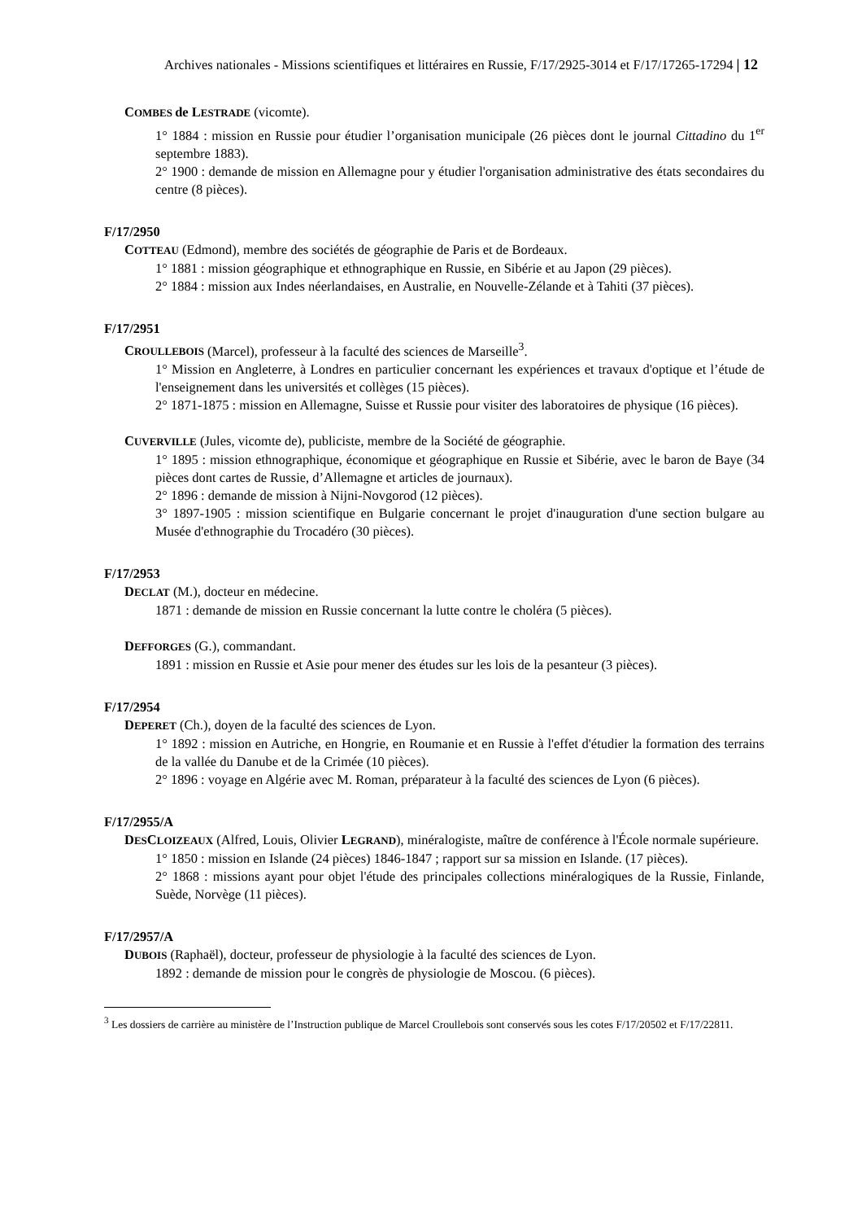Archives nationales - Missions scientifiques et littéraires en Russie, F/17/2925-3014 et F/17/17265-17294 | 12
COMBES de LESTRADE (vicomte).
1° 1884 : mission en Russie pour étudier l’organisation municipale (26 pièces dont le journal Cittadino du 1<sup>er</sup> septembre 1883).
2° 1900 : demande de mission en Allemagne pour y étudier l'organisation administrative des états secondaires du centre (8 pièces).
F/17/2950
COTTEAU (Edmond), membre des sociétés de géographie de Paris et de Bordeaux.
1° 1881 : mission géographique et ethnographique en Russie, en Sibérie et au Japon (29 pièces).
2° 1884 : mission aux Indes néerlandaises, en Australie, en Nouvelle-Zélande et à Tahiti (37 pièces).
F/17/2951
CROULLEBOIS (Marcel), professeur à la faculté des sciences de Marseille<sup>3</sup>.
1° Mission en Angleterre, à Londres en particulier concernant les expériences et travaux d'optique et l’étude de l'enseignement dans les universités et collèges (15 pièces).
2° 1871-1875 : mission en Allemagne, Suisse et Russie pour visiter des laboratoires de physique (16 pièces).
CUVERVILLE (Jules, vicomte de), publiciste, membre de la Société de géographie.
1° 1895 : mission ethnographique, économique et géographique en Russie et Sibérie, avec le baron de Baye (34 pièces dont cartes de Russie, d’Allemagne et articles de journaux).
2° 1896 : demande de mission à Nijni-Novgorod (12 pièces).
3° 1897-1905 : mission scientifique en Bulgarie concernant le projet d'inauguration d'une section bulgare au Musée d'ethnographie du Trocadéro (30 pièces).
F/17/2953
DECLAT (M.), docteur en médecine.
1871 : demande de mission en Russie concernant la lutte contre le choléra (5 pièces).
DEFFORGES (G.), commandant.
1891 : mission en Russie et Asie pour mener des études sur les lois de la pesanteur (3 pièces).
F/17/2954
DEPERET (Ch.), doyen de la faculté des sciences de Lyon.
1° 1892 : mission en Autriche, en Hongrie, en Roumanie et en Russie à l'effet d'étudier la formation des terrains de la vallée du Danube et de la Crimée (10 pièces).
2° 1896 : voyage en Algérie avec M. Roman, préparateur à la faculté des sciences de Lyon (6 pièces).
F/17/2955/A
DESCLOIZEAUX (Alfred, Louis, Olivier LEGRAND), minéralogiste, maître de conférence à l'École normale supérieure.
1° 1850 : mission en Islande (24 pièces) 1846-1847 ; rapport sur sa mission en Islande. (17 pièces).
2° 1868 : missions ayant pour objet l'étude des principales collections minéralogiques de la Russie, Finlande, Suède, Norvège (11 pièces).
F/17/2957/A
DUBOIS (Raphaël), docteur, professeur de physiologie à la faculté des sciences de Lyon.
1892 : demande de mission pour le congrès de physiologie de Moscou. (6 pièces).
<sup>3</sup> Les dossiers de carrière au ministère de l’Instruction publique de Marcel Croullebois sont conservés sous les cotes F/17/20502 et F/17/22811.